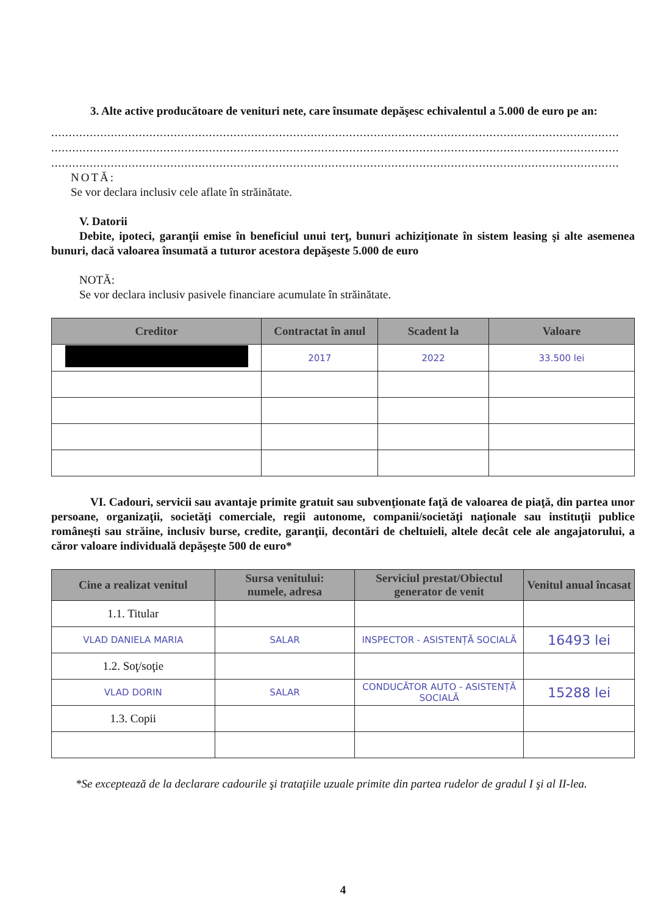3. Alte active producătoare de venituri nete, care însumate depăşesc echivalentul a 5.000 de euro pe an:
..................................................................................................................................................................
..................................................................................................................................................................
..................................................................................................................................................................
NOTĂ:
Se vor declara inclusiv cele aflate în străinătate.
V. Datorii
Debite, ipoteci, garanţii emise în beneficiul unui terţ, bunuri achiziţionate în sistem leasing şi alte asemenea bunuri, dacă valoarea însumată a tuturor acestora depăşeste 5.000 de euro
NOTĂ:
Se vor declara inclusiv pasivele financiare acumulate în străinătate.
| Creditor | Contractat în anul | Scadent la | Valoare |
| --- | --- | --- | --- |
| | 2017 | 2022 | 33.500 lei |
VI. Cadouri, servicii sau avantaje primite gratuit sau subvenţionate faţă de valoarea de piaţă, din partea unor persoane, organizaţii, societăţi comerciale, regii autonome, companii/societăţi naţionale sau instituţii publice româneşti sau străine, inclusiv burse, credite, garanţii, decontări de cheltuieli, altele decât cele ale angajatorului, a căror valoare individuală depăşeşte 500 de euro*
| Cine a realizat venitul | Sursa venitului: numele, adresa | Serviciul prestat/Obiectul generator de venit | Venitul anual încasat |
| --- | --- | --- | --- |
| 1.1. Titular | | | |
| VLAD DANIELA MARIA | SALAR | INSPECTOR - ASISTENȚĂ SOCIALĂ | 16493 lei |
| 1.2. Soţ/soţie | | | |
| VLAD DORIN | SALAR | CONDUCĂTOR AUTO - ASISTENȚĂ SOCIALĂ | 15288 lei |
| 1.3. Copii | | | |
*Se exceptează de la declarare cadourile şi trataţiile uzuale primite din partea rudelor de gradul I şi al II-lea.
4